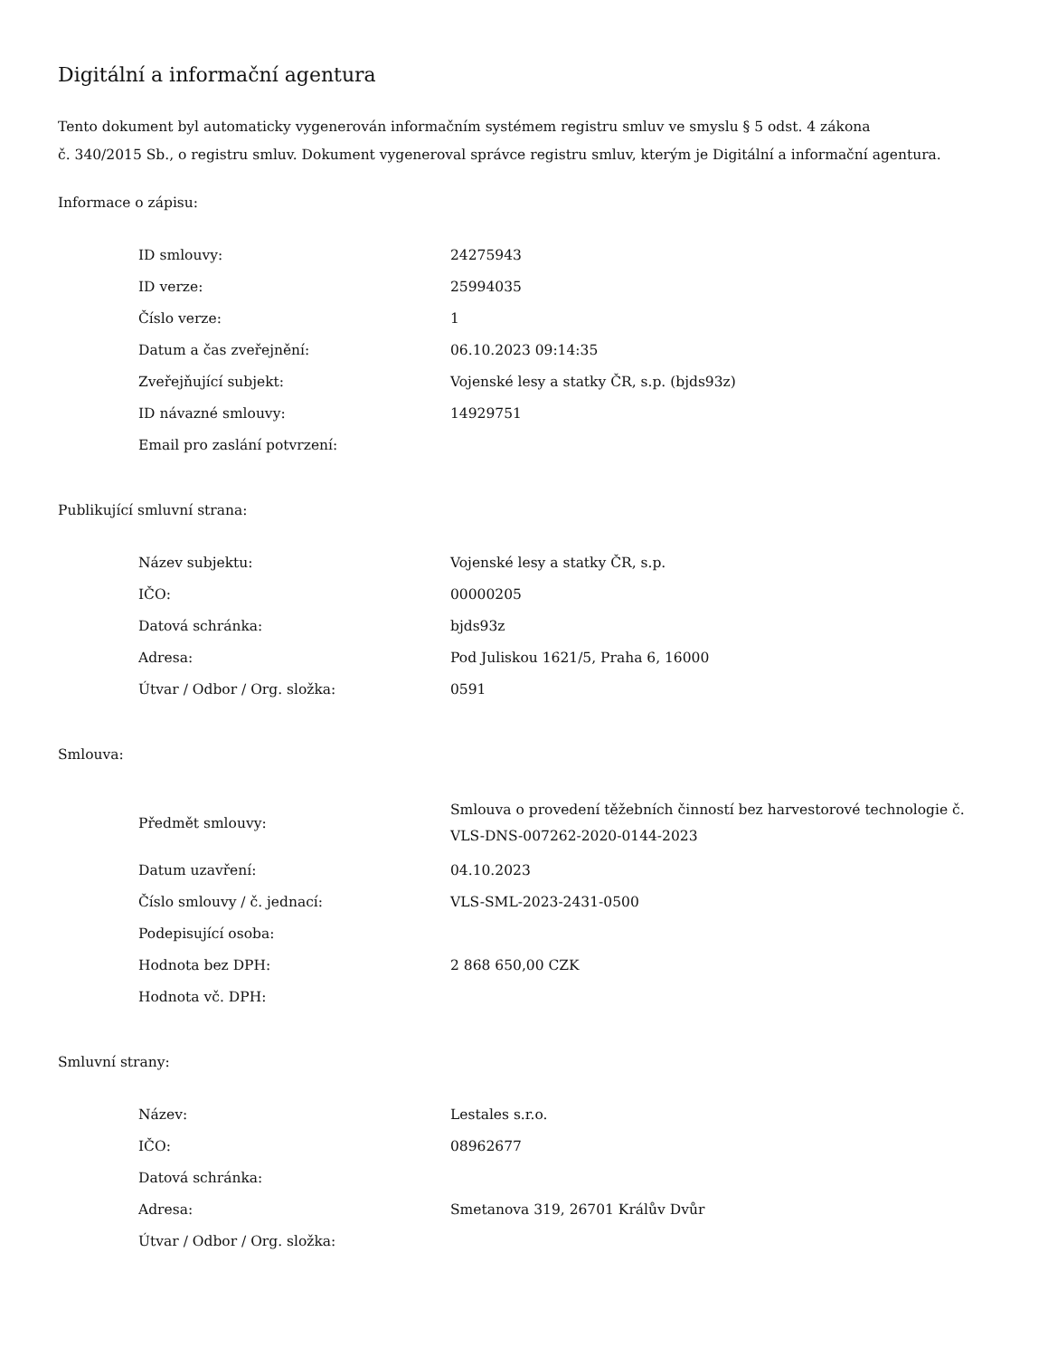Digitální a informační agentura
Tento dokument byl automaticky vygenerován informačním systémem registru smluv ve smyslu § 5 odst. 4 zákona
č. 340/2015 Sb., o registru smluv. Dokument vygeneroval správce registru smluv, kterým je Digitální a informační agentura.
Informace o zápisu:
| ID smlouvy: | 24275943 |
| ID verze: | 25994035 |
| Číslo verze: | 1 |
| Datum a čas zveřejnění: | 06.10.2023 09:14:35 |
| Zveřejňující subjekt: | Vojenské lesy a statky ČR, s.p. (bjds93z) |
| ID návazné smlouvy: | 14929751 |
| Email pro zaslání potvrzení: | |
Publikující smluvní strana:
| Název subjektu: | Vojenské lesy a statky ČR, s.p. |
| IČO: | 00000205 |
| Datová schránka: | bjds93z |
| Adresa: | Pod Juliskou 1621/5, Praha 6, 16000 |
| Útvar / Odbor / Org. složka: | 0591 |
Smlouva:
| Předmět smlouvy: | Smlouva o provedení těžebních činností bez harvestorové technologie č. VLS-DNS-007262-2020-0144-2023 |
| Datum uzavření: | 04.10.2023 |
| Číslo smlouvy / č. jednací: | VLS-SML-2023-2431-0500 |
| Podepisující osoba: | |
| Hodnota bez DPH: | 2 868 650,00 CZK |
| Hodnota vč. DPH: | |
Smluvní strany:
| Název: | Lestales s.r.o. |
| IČO: | 08962677 |
| Datová schránka: | |
| Adresa: | Smetanova 319, 26701 Králův Dvůr |
| Útvar / Odbor / Org. složka: | |